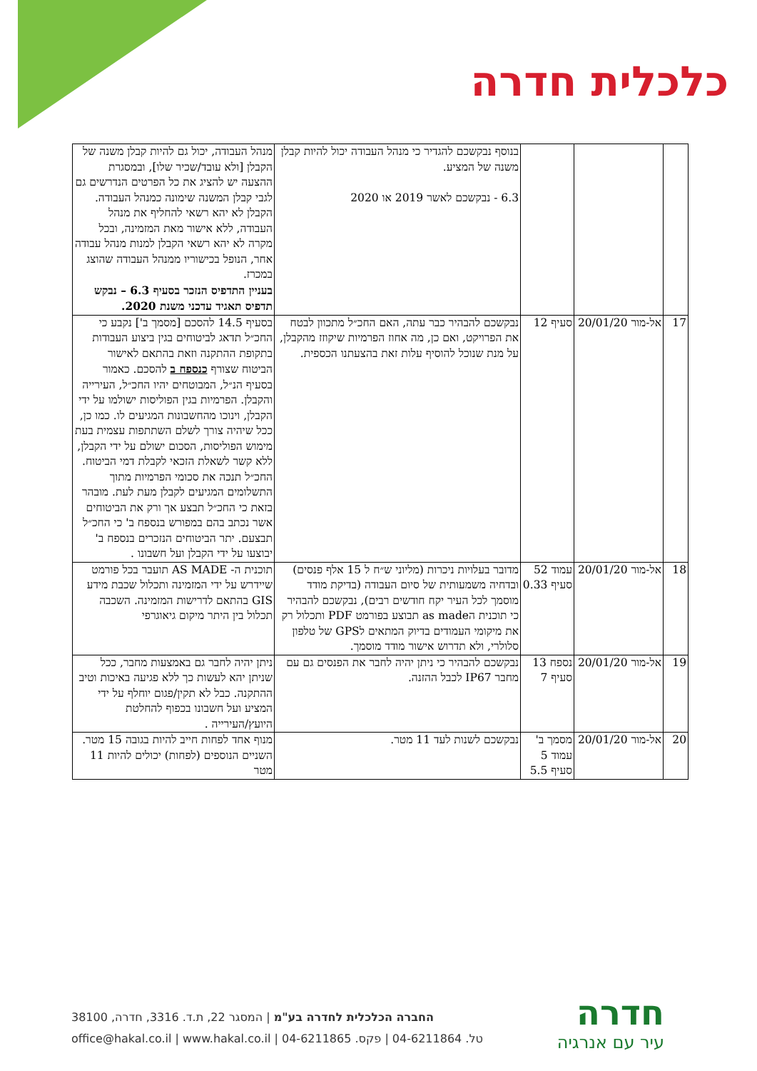כלכלית חדרה
| | | | בנוסף נבקשכם להגדיר כי מנהל העבודה יכול להיות קבלן משנה של המציע. 6.3 - נבקשכם לאשר 2019 או 2020 | מנהל העבודה, יכול גם להיות קבלן משנה של הקבלן [ולא עובד/שכיר שלו], ובמסגרת ההצעה יש להציג את כל הפרטים הנדרשים גם לגבי קבלן המשנה שימונה כמנהל העבודה. הקבלן לא יהא רשאי להחליף את מנהל העבודה, ללא אישור מאת המזמינה, ובכל מקרה לא יהא רשאי הקבלן למנות מנהל עבודה אחר, הנופל בכישוריו ממנהל העבודה שהוצג במכרז. בעניין התדפיס הנזכר בסעיף 6.3 – נבקש תדפיס תאגיד עדכני משנת 2020. |
| 17 | אל-מור 20/01/20 | סעיף 12 | נבקשכם להבהיר כבר עתה, האם החכ״ל מתכוון לבטח את הפרויקט, ואם כן, מה אחוז הפרמיות שיקוזז מהקבלן, על מנת שנוכל להוסיף עלות זאת בהצעתנו הכספית. | בסעיף 14.5 להסכם [מסמך ב'] נקבע כי החכ״ל תדאג לביטוחים בגין ביצוע העבודות בתקופת ההתקנה וזאת בהתאם לאישור הביטוח שצורף כנספח ב להסכם. כאמור בסעיף הנ״ל, המבוטחים יהיו החכ״ל, העירייה והקבלן. הפרמיות בגין הפוליסות ישולמו על ידי הקבלן, וינוכו מהחשבונות המגיעים לו. כמו כן, ככל שיהיה צורך לשלם השתתפות עצמית בעת מימוש הפוליסות, הסכום ישולם על ידי הקבלן, ללא קשר לשאלת הזכאי לקבלת דמי הביטוח. החכ״ל תנכה את סכומי הפרמיות מתוך התשלומים המגיעים לקבלן מעת לעת. מובהר בזאת כי החכ״ל תבצע אך ורק את הביטוחים אשר נכתב בהם במפורש בנספח ב' כי החכ״ל תבצעם. יתר הביטוחים הנזכרים בנספח ב' יבוצעו על ידי הקבלן ועל חשבונו . |
| 18 | אל-מור 20/01/20 | עמוד 52 סעיף 0.33 | מדובר בעלויות ניכרות (מליוני ש״ח ל 15 אלף פנסים) ובדחיה משמעותית של סיום העבודה (בדיקת מודד מוסמך לכל העיר יקח חודשים רבים), נבקשכם להבהיר כי תוכנית הas made תבוצע בפורמט PDF ותכלול רק את מיקומי העמודים בדיוק המתאים לGPS של טלפון סלולרי, ולא תדרוש אישור מודד מוסמך. | תוכנית ה- AS MADE תועבר בכל פורמט שיידרש על ידי המזמינה ותכלול שכבת מידע GIS בהתאם לדרישות המזמינה. השכבה תכלול בין היתר מיקום גיאוגרפי |
| 19 | אל-מור 20/01/20 | נספח 13 סעיף 7 | נבקשכם להבהיר כי ניתן יהיה לחבר את הפנסים גם עם מחבר IP67 לכבל ההזנה. | ניתן יהיה לחבר גם באמצעות מחבר, ככל שניתן יהא לעשות כך ללא פגיעה באיכות וטיב ההתקנה. כבל לא תקין/פגום יוחלף על ידי המציע ועל חשבונו בכפוף להחלטת היועץ/העירייה . |
| 20 | אל-מור 20/01/20 | מסמך ב' עמוד 5 סעיף 5.5 | נבקשכם לשנות לעד 11 מטר. | מנוף אחד לפחות חייב להיות בגובה 15 מטר. השניים הנוספים (לפחות) יכולים להיות 11 מטר |
החברה הכלכלית לחדרה בע"מ | המסגר 22, ת.ד. 3316, חדרה, 38100
טל. 04-6211864 | פקס. 04-6211865 | office@hakal.co.il | www.hakal.co.il
חדרה
עיר עם אנרגיה